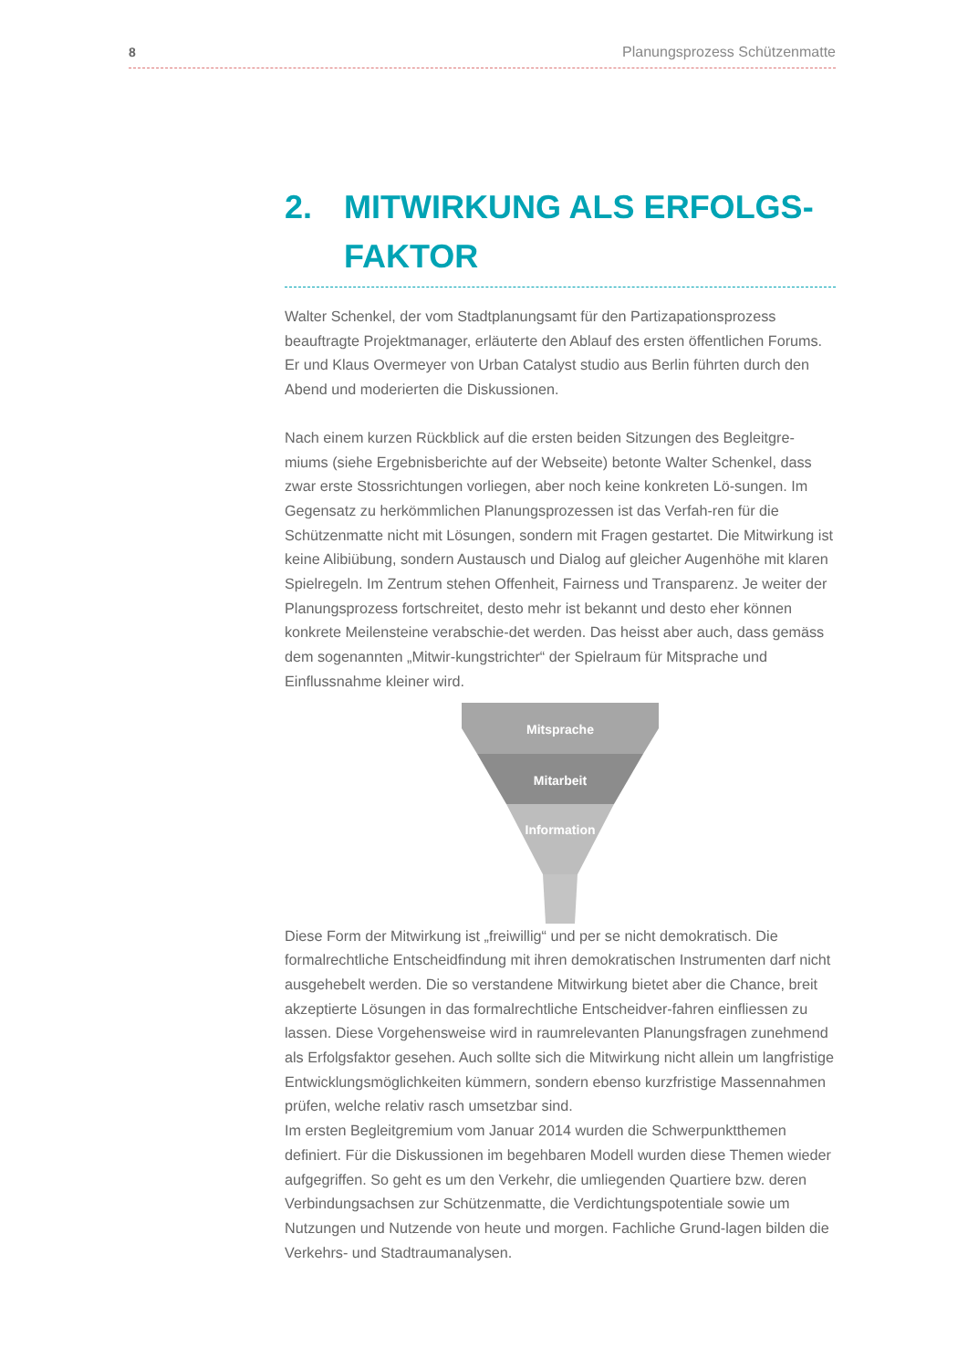8 Planungsprozess Schützenmatte
2. MITWIRKUNG ALS ERFOLGS-
FAKTOR
Walter Schenkel, der vom Stadtplanungsamt für den Partizapationsprozess beauftragte Projektmanager, erläuterte den Ablauf des ersten öffentlichen Forums. Er und Klaus Overmeyer von Urban Catalyst studio aus Berlin führten durch den Abend und moderierten die Diskussionen.
Nach einem kurzen Rückblick auf die ersten beiden Sitzungen des Begleitgre-miums (siehe Ergebnisberichte auf der Webseite) betonte Walter Schenkel, dass zwar erste Stossrichtungen vorliegen, aber noch keine konkreten Lö-sungen. Im Gegensatz zu herkömmlichen Planungsprozessen ist das Verfah-ren für die Schützenmatte nicht mit Lösungen, sondern mit Fragen gestartet. Die Mitwirkung ist keine Alibiübung, sondern Austausch und Dialog auf gleicher Augenhöhe mit klaren Spielregeln. Im Zentrum stehen Offenheit, Fairness und Transparenz. Je weiter der Planungsprozess fortschreitet, desto mehr ist bekannt und desto eher können konkrete Meilensteine verabschie-det werden. Das heisst aber auch, dass gemäss dem sogenannten „Mitwir-kungstrichter“ der Spielraum für Mitsprache und Einflussnahme kleiner wird.
Mitsprache
Mitarbeit
Information
Diese Form der Mitwirkung ist „freiwillig“ und per se nicht demokratisch. Die formalrechtliche Entscheidfindung mit ihren demokratischen Instrumenten darf nicht ausgehebelt werden. Die so verstandene Mitwirkung bietet aber die Chance, breit akzeptierte Lösungen in das formalrechtliche Entscheidver-fahren einfliessen zu lassen. Diese Vorgehensweise wird in raumrelevanten Planungsfragen zunehmend als Erfolgsfaktor gesehen. Auch sollte sich die Mitwirkung nicht allein um langfristige Entwicklungsmöglichkeiten kümmern, sondern ebenso kurzfristige Massennahmen prüfen, welche relativ rasch umsetzbar sind.
Im ersten Begleitgremium vom Januar 2014 wurden die Schwerpunktthemen definiert. Für die Diskussionen im begehbaren Modell wurden diese Themen wieder aufgegriffen. So geht es um den Verkehr, die umliegenden Quartiere bzw. deren Verbindungsachsen zur Schützenmatte, die Verdichtungspotentiale sowie um Nutzungen und Nutzende von heute und morgen. Fachliche Grund-lagen bilden die Verkehrs- und Stadtraumanalysen.